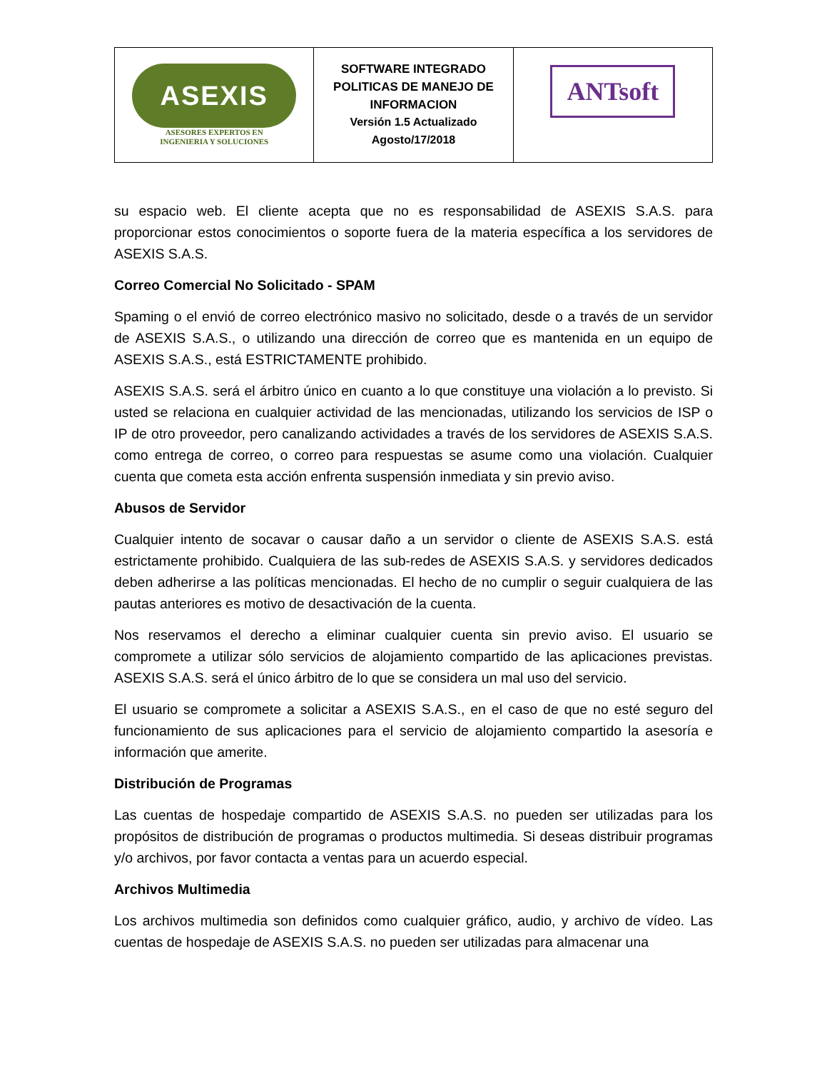| ASEXIS ASESORES EXPERTOS EN INGENIERIA Y SOLUCIONES | SOFTWARE INTEGRADO POLITICAS DE MANEJO DE INFORMACION Versión 1.5 Actualizado Agosto/17/2018 | ANTsoft |
su espacio web. El cliente acepta que no es responsabilidad de ASEXIS S.A.S. para proporcionar estos conocimientos o soporte fuera de la materia específica a los servidores de ASEXIS S.A.S.
Correo Comercial No Solicitado - SPAM
Spaming o el envió de correo electrónico masivo no solicitado, desde o a través de un servidor de ASEXIS S.A.S., o utilizando una dirección de correo que es mantenida en un equipo de ASEXIS S.A.S., está ESTRICTAMENTE prohibido.
ASEXIS S.A.S. será el árbitro único en cuanto a lo que constituye una violación a lo previsto. Si usted se relaciona en cualquier actividad de las mencionadas, utilizando los servicios de ISP o IP de otro proveedor, pero canalizando actividades a través de los servidores de ASEXIS S.A.S. como entrega de correo, o correo para respuestas se asume como una violación. Cualquier cuenta que cometa esta acción enfrenta suspensión inmediata y sin previo aviso.
Abusos de Servidor
Cualquier intento de socavar o causar daño a un servidor o cliente de ASEXIS S.A.S. está estrictamente prohibido. Cualquiera de las sub-redes de ASEXIS S.A.S. y servidores dedicados deben adherirse a las políticas mencionadas. El hecho de no cumplir o seguir cualquiera de las pautas anteriores es motivo de desactivación de la cuenta.
Nos reservamos el derecho a eliminar cualquier cuenta sin previo aviso. El usuario se compromete a utilizar sólo servicios de alojamiento compartido de las aplicaciones previstas. ASEXIS S.A.S. será el único árbitro de lo que se considera un mal uso del servicio.
El usuario se compromete a solicitar a ASEXIS S.A.S., en el caso de que no esté seguro del funcionamiento de sus aplicaciones para el servicio de alojamiento compartido la asesoría e información que amerite.
Distribución de Programas
Las cuentas de hospedaje compartido de ASEXIS S.A.S. no pueden ser utilizadas para los propósitos de distribución de programas o productos multimedia. Si deseas distribuir programas y/o archivos, por favor contacta a ventas para un acuerdo especial.
Archivos Multimedia
Los archivos multimedia son definidos como cualquier gráfico, audio, y archivo de vídeo. Las cuentas de hospedaje de ASEXIS S.A.S. no pueden ser utilizadas para almacenar una